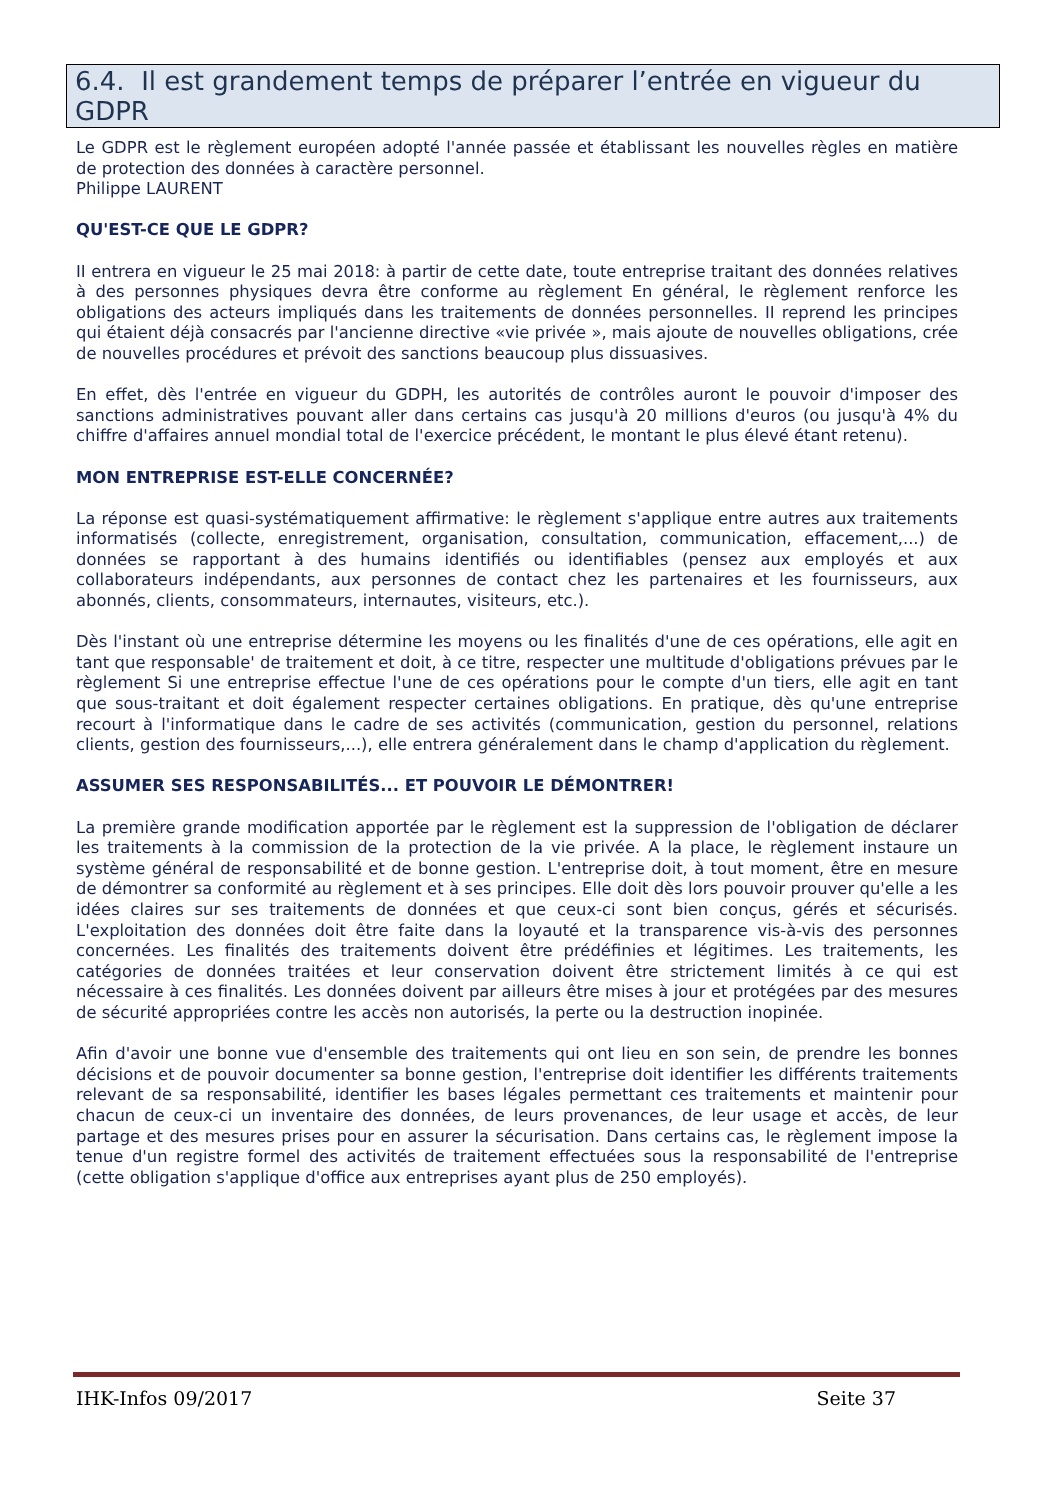6.4. Il est grandement temps de préparer l’entrée en vigueur du GDPR
Le GDPR est le règlement européen adopté l'année passée et établissant les nouvelles règles en matière de protection des données à caractère personnel.
Philippe LAURENT
QU'EST-CE QUE LE GDPR?
II entrera en vigueur le 25 mai 2018: à partir de cette date, toute entreprise traitant des données relatives à des personnes physiques devra être conforme au règlement En général, le règlement renforce les obligations des acteurs impliqués dans les traitements de données personnelles. II reprend les principes qui étaient déjà consacrés par l'ancienne directive «vie privée », mais ajoute de nouvelles obligations, crée de nouvelles procédures et prévoit des sanctions beaucoup plus dissuasives.
En effet, dès l'entrée en vigueur du GDPH, les autorités de contrôles auront le pouvoir d'imposer des sanctions administratives pouvant aller dans certains cas jusqu'à 20 millions d'euros (ou jusqu'à 4% du chiffre d'affaires annuel mondial total de l'exercice précédent, le montant le plus élevé étant retenu).
MON ENTREPRISE EST-ELLE CONCERNÉE?
La réponse est quasi-systématiquement affirmative: le règlement s'applique entre autres aux traitements informatisés (collecte, enregistrement, organisation, consultation, communication, effacement,...) de données se rapportant à des humains identifiés ou identifiables (pensez aux employés et aux collaborateurs indépendants, aux personnes de contact chez les partenaires et les fournisseurs, aux abonnés, clients, consommateurs, internautes, visiteurs, etc.).
Dès l'instant où une entreprise détermine les moyens ou les finalités d'une de ces opérations, elle agit en tant que responsable' de traitement et doit, à ce titre, respecter une multitude d'obligations prévues par le règlement Si une entreprise effectue l'une de ces opérations pour le compte d'un tiers, elle agit en tant que sous-traitant et doit également respecter certaines obligations. En pratique, dès qu'une entreprise recourt à l'informatique dans le cadre de ses activités (communication, gestion du personnel, relations clients, gestion des fournisseurs,...), elle entrera généralement dans le champ d'application du règlement.
ASSUMER SES RESPONSABILITÉS... ET POUVOIR LE DÉMONTRER!
La première grande modification apportée par le règlement est la suppression de l'obligation de déclarer les traitements à la commission de la protection de la vie privée. A la place, le règlement instaure un système général de responsabilité et de bonne gestion. L'entreprise doit, à tout moment, être en mesure de démontrer sa conformité au règlement et à ses principes. Elle doit dès lors pouvoir prouver qu'elle a les idées claires sur ses traitements de données et que ceux-ci sont bien conçus, gérés et sécurisés. L'exploitation des données doit être faite dans la loyauté et la transparence vis-à-vis des personnes concernées. Les finalités des traitements doivent être prédéfinies et légitimes. Les traitements, les catégories de données traitées et leur conservation doivent être strictement limités à ce qui est nécessaire à ces finalités. Les données doivent par ailleurs être mises à jour et protégées par des mesures de sécurité appropriées contre les accès non autorisés, la perte ou la destruction inopinée.
Afin d'avoir une bonne vue d'ensemble des traitements qui ont lieu en son sein, de prendre les bonnes décisions et de pouvoir documenter sa bonne gestion, l'entreprise doit identifier les différents traitements relevant de sa responsabilité, identifier les bases légales permettant ces traitements et maintenir pour chacun de ceux-ci un inventaire des données, de leurs provenances, de leur usage et accès, de leur partage et des mesures prises pour en assurer la sécurisation. Dans certains cas, le règlement impose la tenue d'un registre formel des activités de traitement effectuées sous la responsabilité de l'entreprise (cette obligation s'applique d'office aux entreprises ayant plus de 250 employés).
IHK-Infos 09/2017 Seite 37